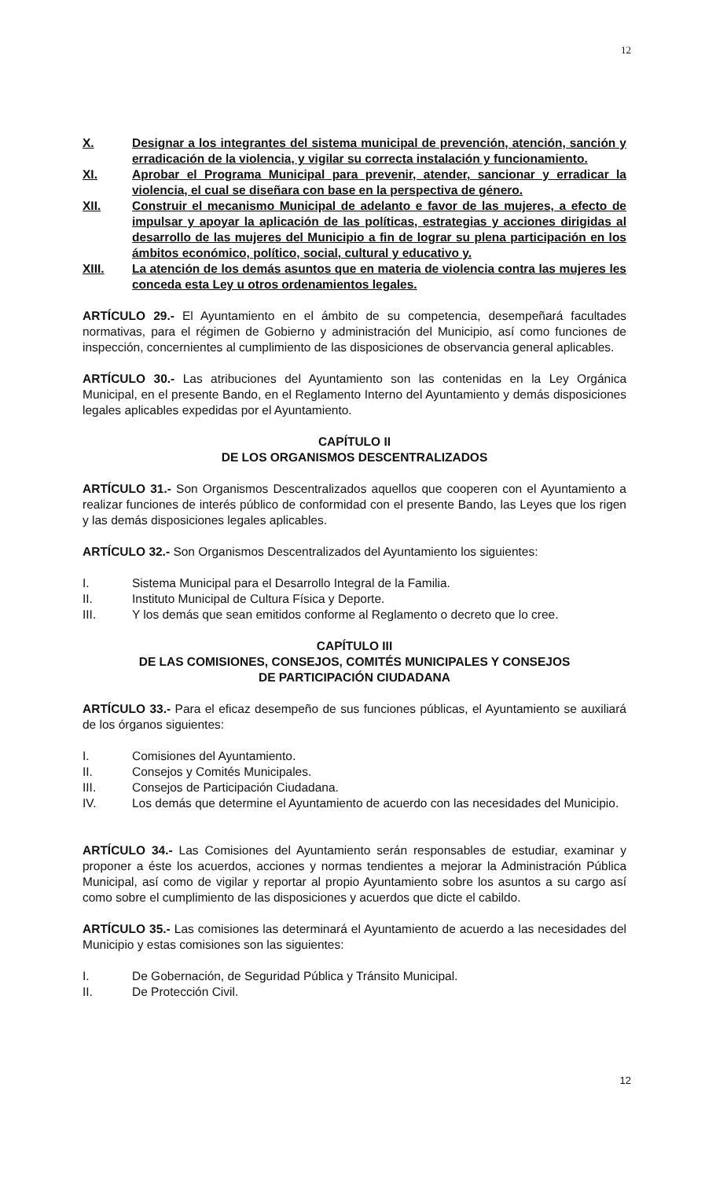12
X. Designar a los integrantes del sistema municipal de prevención, atención, sanción y erradicación de la violencia, y vigilar su correcta instalación y funcionamiento.
XI. Aprobar el Programa Municipal para prevenir, atender, sancionar y erradicar la violencia, el cual se diseñara con base en la perspectiva de género.
XII. Construir el mecanismo Municipal de adelanto e favor de las mujeres, a efecto de impulsar y apoyar la aplicación de las políticas, estrategias y acciones dirigidas al desarrollo de las mujeres del Municipio a fin de lograr su plena participación en los ámbitos económico, político, social, cultural y educativo y.
XIII. La atención de los demás asuntos que en materia de violencia contra las mujeres les conceda esta Ley u otros ordenamientos legales.
ARTÍCULO 29.- El Ayuntamiento en el ámbito de su competencia, desempeñará facultades normativas, para el régimen de Gobierno y administración del Municipio, así como funciones de inspección, concernientes al cumplimiento de las disposiciones de observancia general aplicables.
ARTÍCULO 30.- Las atribuciones del Ayuntamiento son las contenidas en la Ley Orgánica Municipal, en el presente Bando, en el Reglamento Interno del Ayuntamiento y demás disposiciones legales aplicables expedidas por el Ayuntamiento.
CAPÍTULO II
DE LOS ORGANISMOS DESCENTRALIZADOS
ARTÍCULO 31.- Son Organismos Descentralizados aquellos que cooperen con el Ayuntamiento a realizar funciones de interés público de conformidad con el presente Bando, las Leyes que los rigen y las demás disposiciones legales aplicables.
ARTÍCULO 32.- Son Organismos Descentralizados del Ayuntamiento los siguientes:
I. Sistema Municipal para el Desarrollo Integral de la Familia.
II. Instituto Municipal de Cultura Física y Deporte.
III. Y los demás que sean emitidos conforme al Reglamento o decreto que lo cree.
CAPÍTULO III
DE LAS COMISIONES, CONSEJOS, COMITÉS MUNICIPALES Y CONSEJOS
DE PARTICIPACIÓN CIUDADANA
ARTÍCULO 33.- Para el eficaz desempeño de sus funciones públicas, el Ayuntamiento se auxiliará de los órganos siguientes:
I. Comisiones del Ayuntamiento.
II. Consejos y Comités Municipales.
III. Consejos de Participación Ciudadana.
IV. Los demás que determine el Ayuntamiento de acuerdo con las necesidades del Municipio.
ARTÍCULO 34.- Las Comisiones del Ayuntamiento serán responsables de estudiar, examinar y proponer a éste los acuerdos, acciones y normas tendientes a mejorar la Administración Pública Municipal, así como de vigilar y reportar al propio Ayuntamiento sobre los asuntos a su cargo así como sobre el cumplimiento de las disposiciones y acuerdos que dicte el cabildo.
ARTÍCULO 35.- Las comisiones las determinará el Ayuntamiento de acuerdo a las necesidades del Municipio y estas comisiones son las siguientes:
I. De Gobernación, de Seguridad Pública y Tránsito Municipal.
II. De Protección Civil.
12